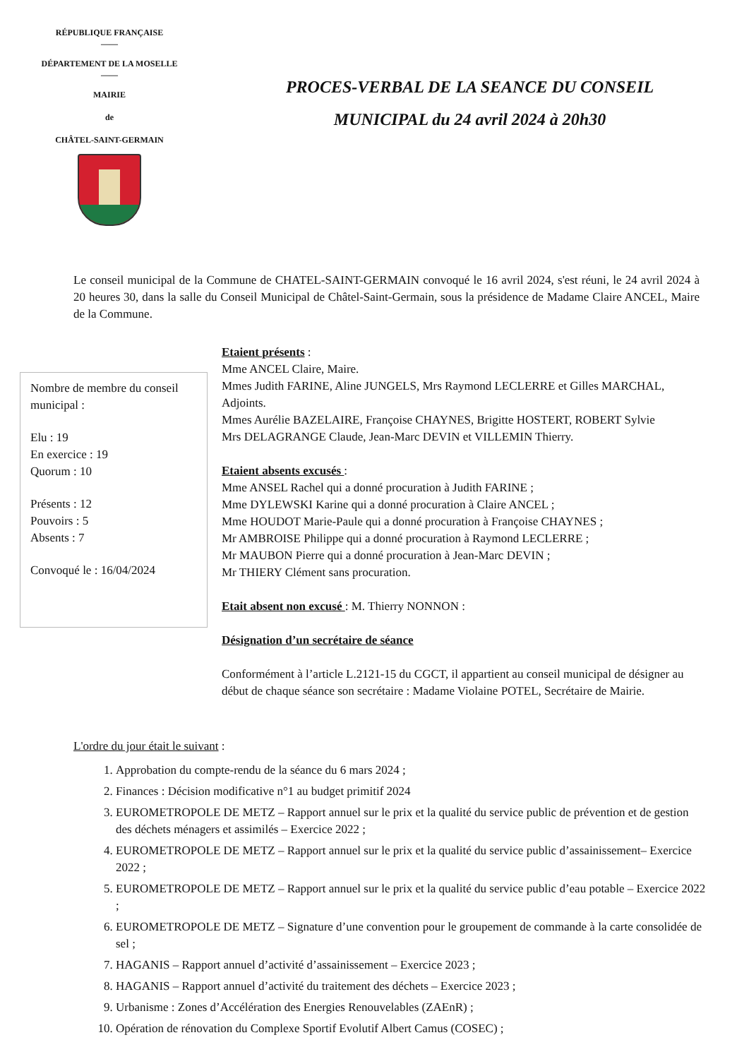RÉPUBLIQUE FRANÇAISE
——
DÉPARTEMENT DE LA MOSELLE
——
MAIRIE
de
CHÂTEL-SAINT-GERMAIN
PROCES-VERBAL DE LA SEANCE DU CONSEIL
MUNICIPAL du 24 avril 2024 à 20h30
Le conseil municipal de la Commune de CHATEL-SAINT-GERMAIN convoqué le 16 avril 2024, s'est réuni, le 24 avril 2024 à 20 heures 30, dans la salle du Conseil Municipal de Châtel-Saint-Germain, sous la présidence de Madame Claire ANCEL, Maire de la Commune.
Nombre de membre du conseil municipal :
Elu : 19
En exercice : 19
Quorum : 10
Présents : 12
Pouvoirs : 5
Absents : 7
Convoqué le : 16/04/2024
Etaient présents :
Mme ANCEL Claire, Maire.
Mmes Judith FARINE, Aline JUNGELS, Mrs Raymond LECLERRE et Gilles MARCHAL, Adjoints.
Mmes Aurélie BAZELAIRE, Françoise CHAYNES, Brigitte HOSTERT, ROBERT Sylvie
Mrs DELAGRANGE Claude, Jean-Marc DEVIN et VILLEMIN Thierry.
Etaient absents excusés :
Mme ANSEL Rachel qui a donné procuration à Judith FARINE ;
Mme DYLEWSKI Karine qui a donné procuration à Claire ANCEL ;
Mme HOUDOT Marie-Paule qui a donné procuration à Françoise CHAYNES ;
Mr AMBROISE Philippe qui a donné procuration à Raymond LECLERRE ;
Mr MAUBON Pierre qui a donné procuration à Jean-Marc DEVIN ;
Mr THIERY Clément sans procuration.
Etait absent non excusé : M. Thierry NONNON :
Désignation d’un secrétaire de séance
Conformément à l’article L.2121-15 du CGCT, il appartient au conseil municipal de désigner au début de chaque séance son secrétaire : Madame Violaine POTEL, Secrétaire de Mairie.
L'ordre du jour était le suivant :
1. Approbation du compte-rendu de la séance du 6 mars 2024 ;
2. Finances : Décision modificative n°1 au budget primitif 2024
3. EUROMETROPOLE DE METZ – Rapport annuel sur le prix et la qualité du service public de prévention et de gestion des déchets ménagers et assimilés – Exercice 2022 ;
4. EUROMETROPOLE DE METZ – Rapport annuel sur le prix et la qualité du service public d’assainissement– Exercice 2022 ;
5. EUROMETROPOLE DE METZ – Rapport annuel sur le prix et la qualité du service public d’eau potable – Exercice 2022 ;
6. EUROMETROPOLE DE METZ – Signature d’une convention pour le groupement de commande à la carte consolidée de sel ;
7. HAGANIS – Rapport annuel d’activité d’assainissement – Exercice 2023 ;
8. HAGANIS – Rapport annuel d’activité du traitement des déchets – Exercice 2023 ;
9. Urbanisme : Zones d’Accélération des Energies Renouvelables (ZAEnR) ;
10. Opération de rénovation du Complexe Sportif Evolutif Albert Camus (COSEC) ;